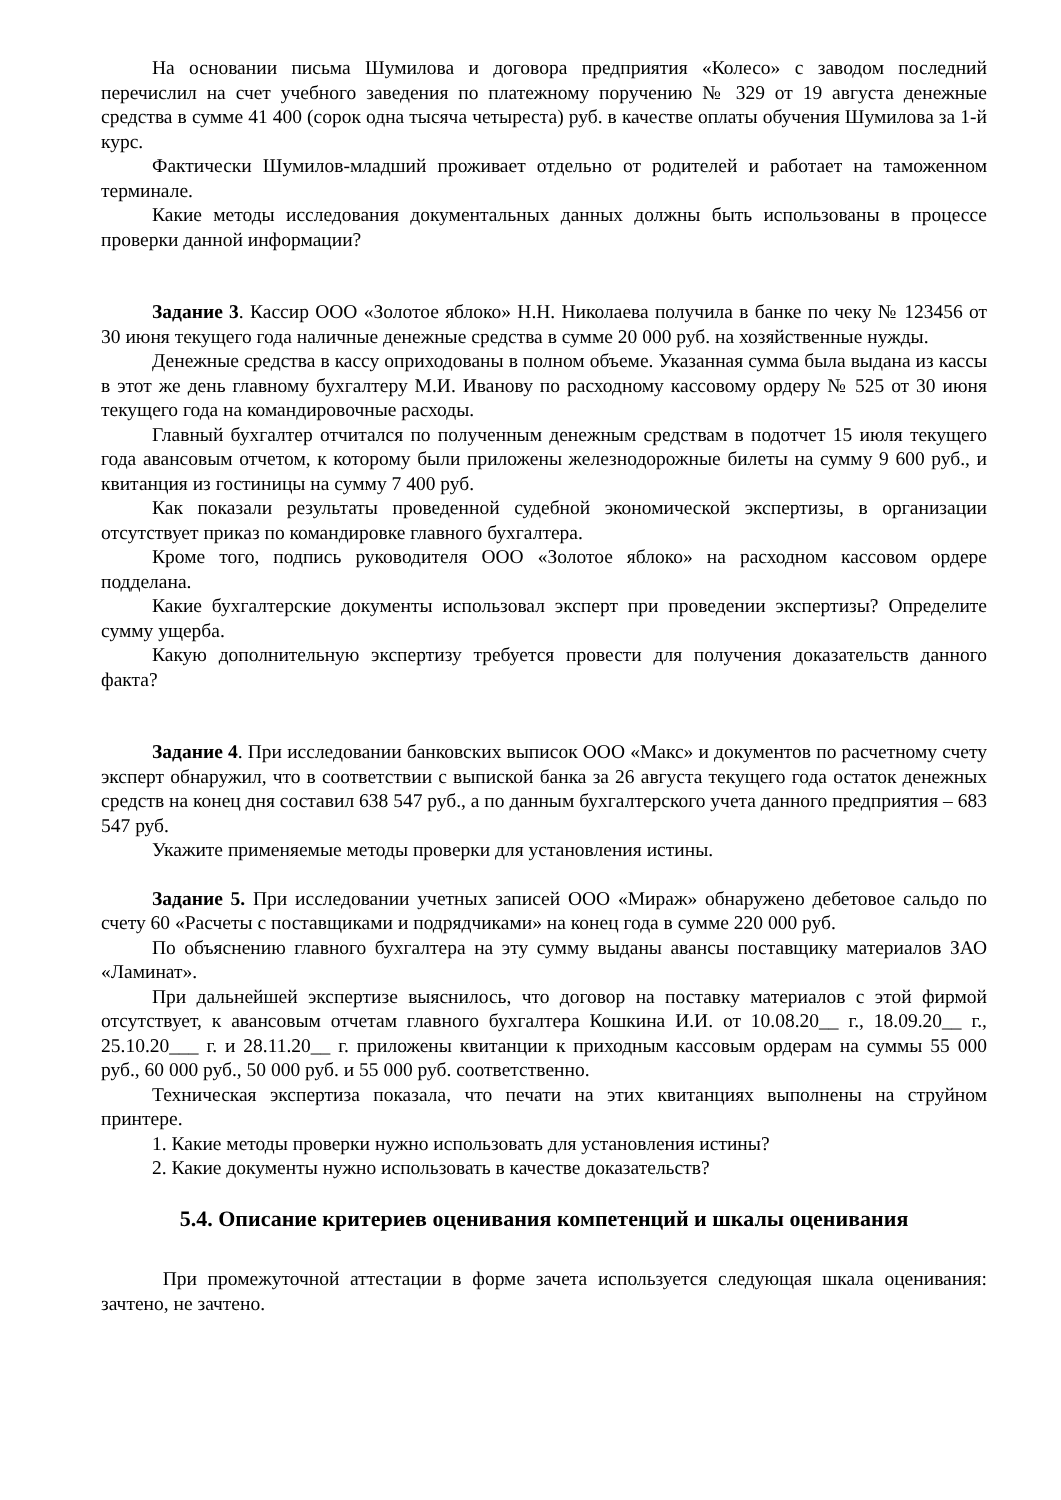На основании письма Шумилова и договора предприятия «Колесо» с заводом последний перечислил на счет учебного заведения по платежному поручению № 329 от 19 августа денежные средства в сумме 41 400 (сорок одна тысяча четыреста) руб. в качестве оплаты обучения Шумилова за 1-й курс.
Фактически Шумилов-младший проживает отдельно от родителей и работает на таможенном терминале.
Какие методы исследования документальных данных должны быть использованы в процессе проверки данной информации?
Задание 3. Кассир ООО «Золотое яблоко» Н.Н. Николаева получила в банке по чеку № 123456 от 30 июня текущего года наличные денежные средства в сумме 20 000 руб. на хозяйственные нужды.
Денежные средства в кассу оприходованы в полном объеме. Указанная сумма была выдана из кассы в этот же день главному бухгалтеру М.И. Иванову по расходному кассовому ордеру № 525 от 30 июня текущего года на командировочные расходы.
Главный бухгалтер отчитался по полученным денежным средствам в подотчет 15 июля текущего года авансовым отчетом, к которому были приложены железнодорожные билеты на сумму 9 600 руб., и квитанция из гостиницы на сумму 7 400 руб.
Как показали результаты проведенной судебной экономической экспертизы, в организации отсутствует приказ по командировке главного бухгалтера.
Кроме того, подпись руководителя ООО «Золотое яблоко» на расходном кассовом ордере подделана.
Какие бухгалтерские документы использовал эксперт при проведении экспертизы? Определите сумму ущерба.
Какую дополнительную экспертизу требуется провести для получения доказательств данного факта?
Задание 4. При исследовании банковских выписок ООО «Макс» и документов по расчетному счету эксперт обнаружил, что в соответствии с выпиской банка за 26 августа текущего года остаток денежных средств на конец дня составил 638 547 руб., а по данным бухгалтерского учета данного предприятия – 683 547 руб.
Укажите применяемые методы проверки для установления истины.
Задание 5. При исследовании учетных записей ООО «Мираж» обнаружено дебетовое сальдо по счету 60 «Расчеты с поставщиками и подрядчиками» на конец года в сумме 220 000 руб.
По объяснению главного бухгалтера на эту сумму выданы авансы поставщику материалов ЗАО «Ламинат».
При дальнейшей экспертизе выяснилось, что договор на поставку материалов с этой фирмой отсутствует, к авансовым отчетам главного бухгалтера Кошкина И.И. от 10.08.20__ г., 18.09.20__ г., 25.10.20___ г. и 28.11.20__ г. приложены квитанции к приходным кассовым ордерам на суммы 55 000 руб., 60 000 руб., 50 000 руб. и 55 000 руб. соответственно.
Техническая экспертиза показала, что печати на этих квитанциях выполнены на струйном принтере.
1. Какие методы проверки нужно использовать для установления истины?
2. Какие документы нужно использовать в качестве доказательств?
5.4. Описание критериев оценивания компетенций и шкалы оценивания
При промежуточной аттестации в форме зачета используется следующая шкала оценивания: зачтено, не зачтено.